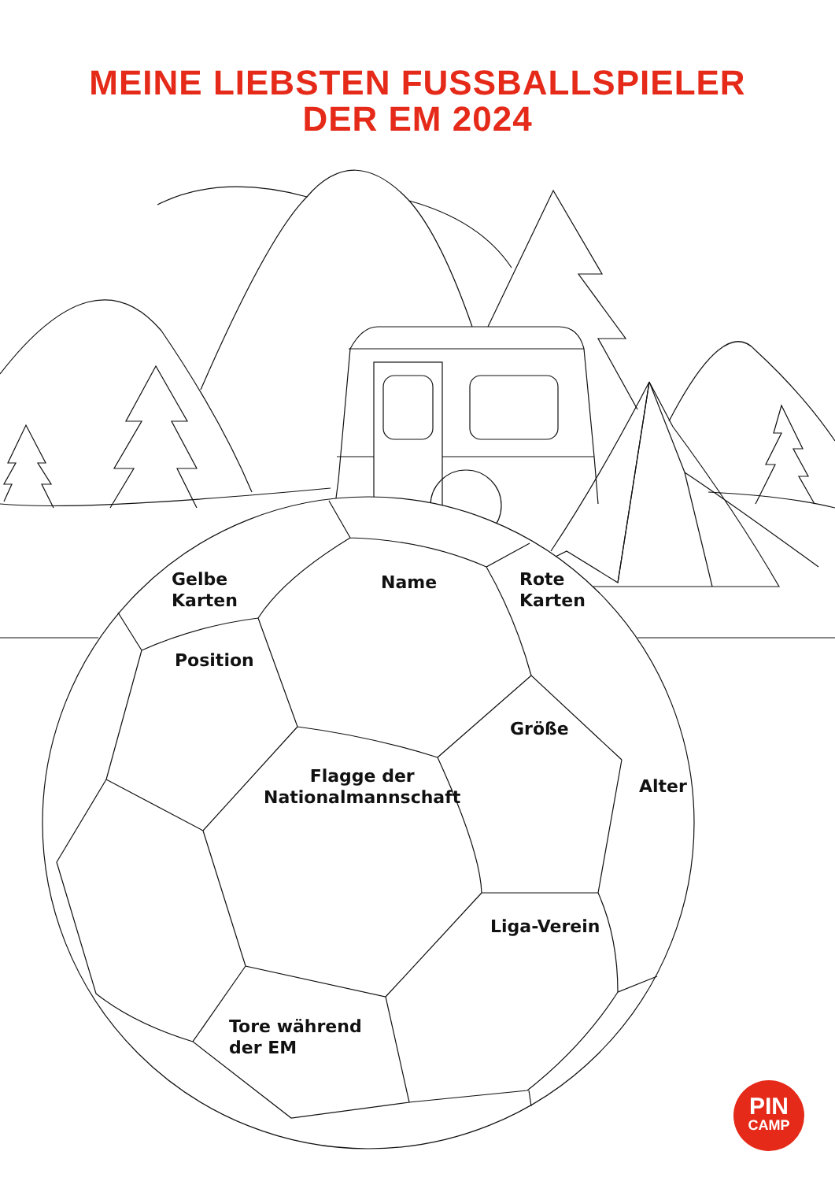MEINE LIEBSTEN FUSSBALLSPIELER
DER EM 2024
Gelbe
Karten
Name
Rote
Karten
Position
Größe
Flagge der
Nationalmannschaft
Alter
Liga-Verein
Tore während
der EM
PIN
CAMP